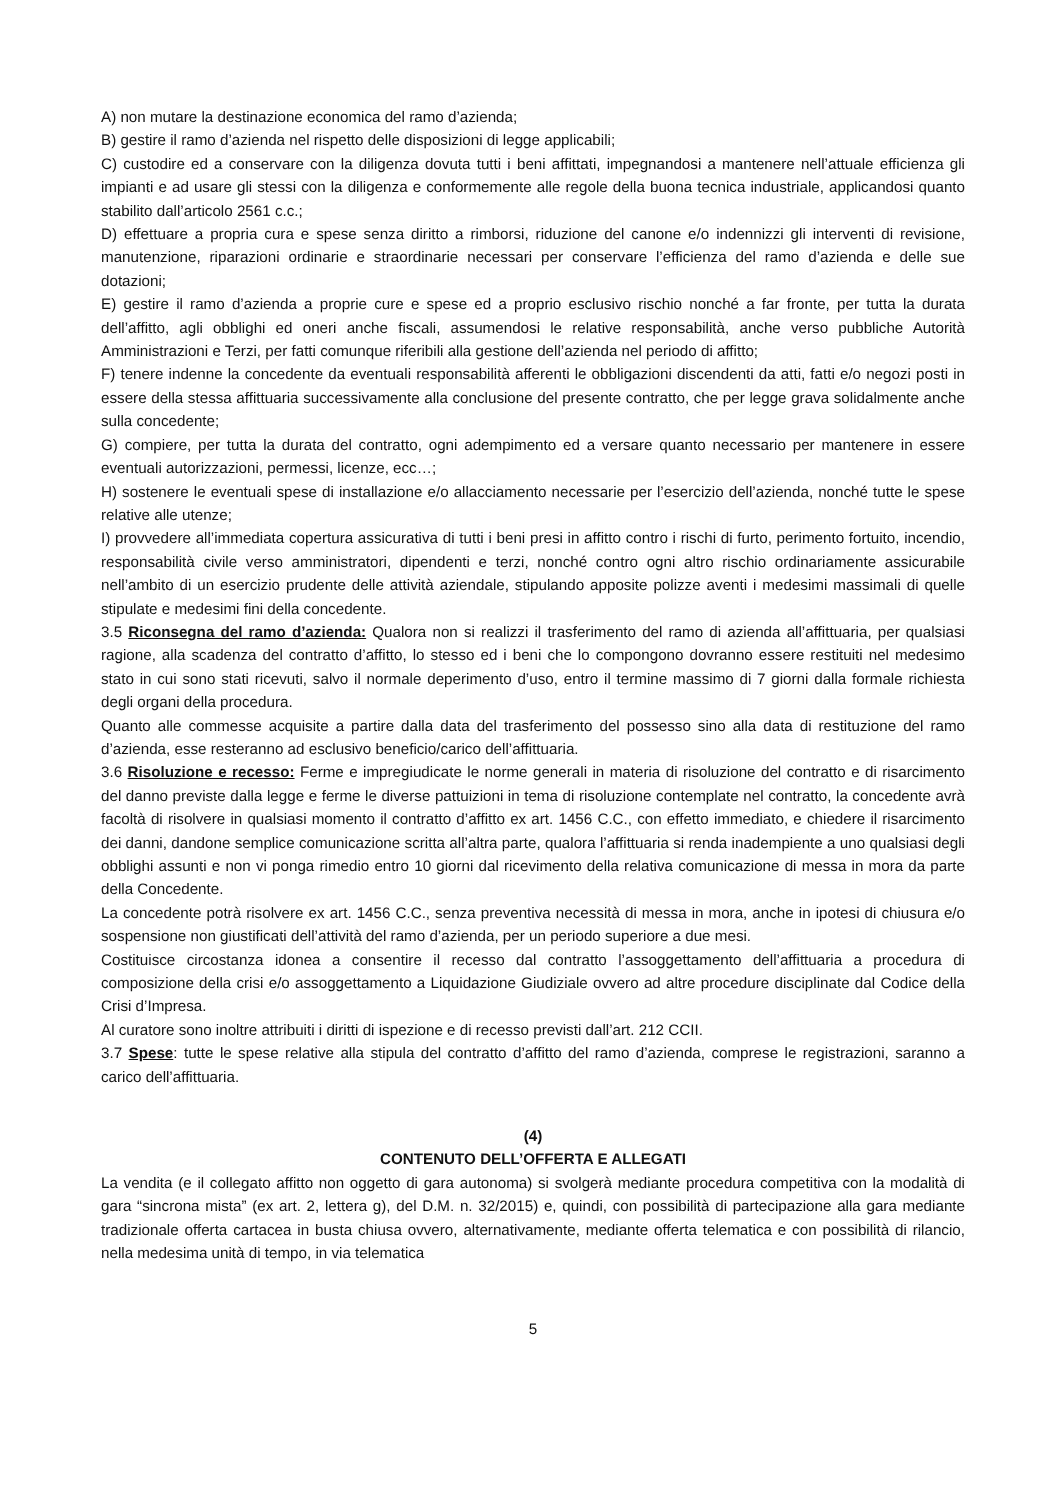A) non mutare la destinazione economica del ramo d’azienda;
B) gestire il ramo d’azienda nel rispetto delle disposizioni di legge applicabili;
C) custodire ed a conservare con la diligenza dovuta tutti i beni affittati, impegnandosi a mantenere nell’attuale efficienza gli impianti e ad usare gli stessi con la diligenza e conformemente alle regole della buona tecnica industriale, applicandosi quanto stabilito dall’articolo 2561 c.c.;
D) effettuare a propria cura e spese senza diritto a rimborsi, riduzione del canone e/o indennizzi gli interventi di revisione, manutenzione, riparazioni ordinarie e straordinarie necessari per conservare l’efficienza del ramo d’azienda e delle sue dotazioni;
E) gestire il ramo d’azienda a proprie cure e spese ed a proprio esclusivo rischio nonché a far fronte, per tutta la durata dell’affitto, agli obblighi ed oneri anche fiscali, assumendosi le relative responsabilità, anche verso pubbliche Autorità Amministrazioni e Terzi, per fatti comunque riferibili alla gestione dell’azienda nel periodo di affitto;
F) tenere indenne la concedente da eventuali responsabilità afferenti le obbligazioni discendenti da atti, fatti e/o negozi posti in essere della stessa affittuaria successivamente alla conclusione del presente contratto, che per legge grava solidalmente anche sulla concedente;
G) compiere, per tutta la durata del contratto, ogni adempimento ed a versare quanto necessario per mantenere in essere eventuali autorizzazioni, permessi, licenze, ecc…;
H) sostenere le eventuali spese di installazione e/o allacciamento necessarie per l’esercizio dell’azienda, nonché tutte le spese relative alle utenze;
I) provvedere all’immediata copertura assicurativa di tutti i beni presi in affitto contro i rischi di furto, perimento fortuito, incendio, responsabilità civile verso amministratori, dipendenti e terzi, nonché contro ogni altro rischio ordinariamente assicurabile nell’ambito di un esercizio prudente delle attività aziendale, stipulando apposite polizze aventi i medesimi massimali di quelle stipulate e medesimi fini della concedente.
3.5 Riconsegna del ramo d’azienda: Qualora non si realizzi il trasferimento del ramo di azienda all’affittuaria, per qualsiasi ragione, alla scadenza del contratto d’affitto, lo stesso ed i beni che lo compongono dovranno essere restituiti nel medesimo stato in cui sono stati ricevuti, salvo il normale deperimento d’uso, entro il termine massimo di 7 giorni dalla formale richiesta degli organi della procedura.
Quanto alle commesse acquisite a partire dalla data del trasferimento del possesso sino alla data di restituzione del ramo d’azienda, esse resteranno ad esclusivo beneficio/carico dell’affittuaria.
3.6 Risoluzione e recesso: Ferme e impregiudicate le norme generali in materia di risoluzione del contratto e di risarcimento del danno previste dalla legge e ferme le diverse pattuizioni in tema di risoluzione contemplate nel contratto, la concedente avrà facoltà di risolvere in qualsiasi momento il contratto d’affitto ex art. 1456 C.C., con effetto immediato, e chiedere il risarcimento dei danni, dandone semplice comunicazione scritta all’altra parte, qualora l’affittuaria si renda inadempiente a uno qualsiasi degli obblighi assunti e non vi ponga rimedio entro 10 giorni dal ricevimento della relativa comunicazione di messa in mora da parte della Concedente.
La concedente potrà risolvere ex art. 1456 C.C., senza preventiva necessità di messa in mora, anche in ipotesi di chiusura e/o sospensione non giustificati dell’attività del ramo d’azienda, per un periodo superiore a due mesi.
Costituisce circostanza idonea a consentire il recesso dal contratto l’assoggettamento dell’affittuaria a procedura di composizione della crisi e/o assoggettamento a Liquidazione Giudiziale ovvero ad altre procedure disciplinate dal Codice della Crisi d’Impresa.
Al curatore sono inoltre attribuiti i diritti di ispezione e di recesso previsti dall’art. 212 CCII.
3.7 Spese: tutte le spese relative alla stipula del contratto d’affitto del ramo d’azienda, comprese le registrazioni, saranno a carico dell’affittuaria.
(4)
CONTENUTO DELL’OFFERTA E ALLEGATI
La vendita (e il collegato affitto non oggetto di gara autonoma) si svolgerà mediante procedura competitiva con la modalità di gara “sincrona mista” (ex art. 2, lettera g), del D.M. n. 32/2015) e, quindi, con possibilità di partecipazione alla gara mediante tradizionale offerta cartacea in busta chiusa ovvero, alternativamente, mediante offerta telematica e con possibilità di rilancio, nella medesima unità di tempo, in via telematica
5